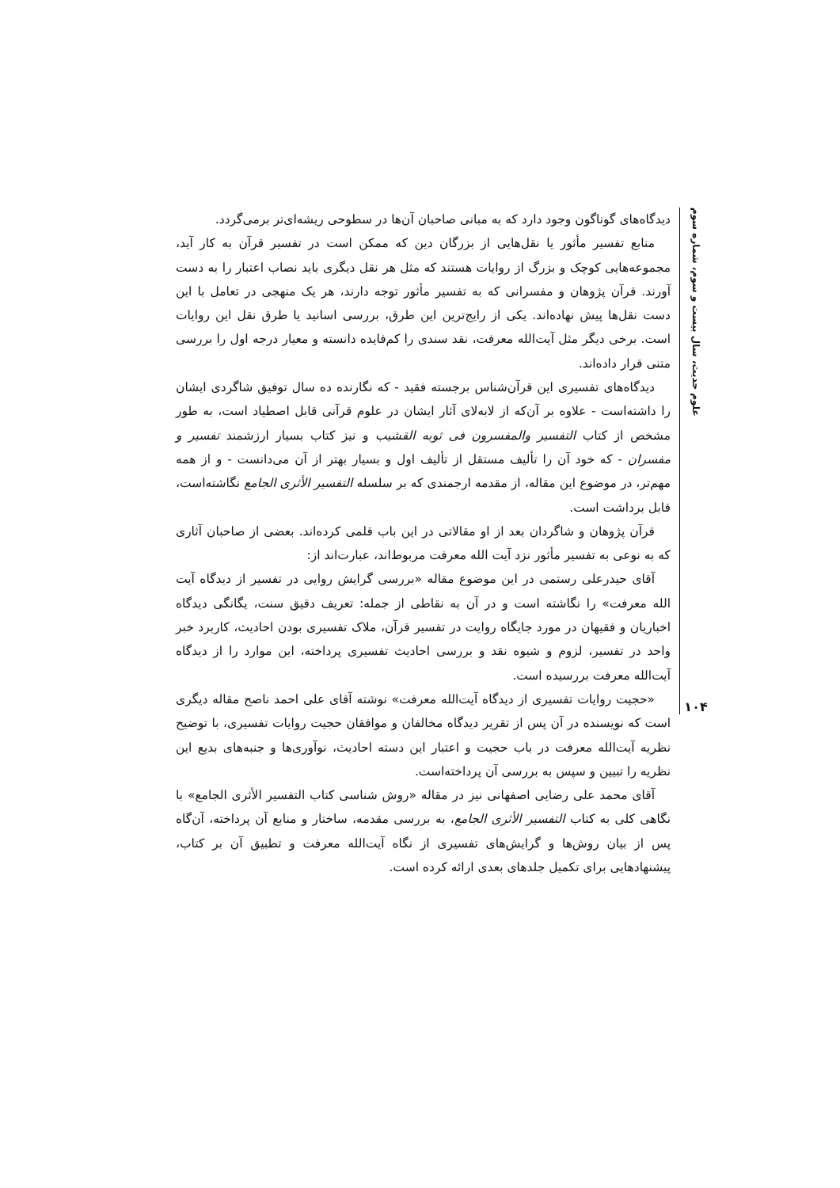علوم حدیث، سال بیست و سوم، شماره سوم
۱۰۴
دیدگاه‌های گوناگون وجود دارد که به مبانی صاحبان آن‌ها در سطوحی ریشه‌ای‌تر برمی‌گردد.
منابع تفسیر مأثور یا نقل‌هایی از بزرگان دین که ممکن است در تفسیر قرآن به کار آید، مجموعه‌هایی کوچک و بزرگ از روایات هستند که مثل هر نقل دیگری باید نصاب اعتبار را به دست آورند. قرآن پژوهان و مفسرانی که به تفسیر مأثور توجه دارند، هر یک منهجی در تعامل با این دست نقل‌ها پیش نهاده‌اند. یکی از رایج‌ترین این طرق، بررسی اسانید یا طرق نقل این روایات است. برخی دیگر مثل آیت‌الله معرفت، نقد سندی را کم‌فایده دانسته و معیار درجه اول را بررسی متنی قرار داده‌اند.
دیدگاه‌های تفسیری این قرآن‌شناس برجسته فقید - که نگارنده ده سال توفیق شاگردی ایشان را داشته‌است - علاوه بر آن‌که از لابه‌لای آثار ایشان در علوم قرآنی قابل اصطیاد است، به طور مشخص از کتاب التفسیر والمفسرون فی ثوبه القشیب و نیز کتاب بسیار ارزشمند تفسیر و مفسران - که خود آن را تألیف مستقل از تألیف اول و بسیار بهتر از آن می‌دانست - و از همه مهم‌تر، در موضوع این مقاله، از مقدمه ارجمندی که بر سلسله التفسیر الأثری الجامع نگاشته‌است، قابل برداشت است.
قرآن پژوهان و شاگردان بعد از او مقالاتی در این باب قلمی کرده‌اند. بعضی از صاحبان آثاری که به نوعی به تفسیر مأثور نزد آیت الله معرفت مربوط‌اند، عبارت‌اند از:
آقای حیدرعلی رستمی در این موضوع مقاله «بررسی گرایش روایی در تفسیر از دیدگاه آیت الله معرفت» را نگاشته است و در آن به نقاطی از جمله: تعریف دقیق سنت، یگانگی دیدگاه اخباریان و فقیهان در مورد جایگاه روایت در تفسیر قرآن، ملاک تفسیری بودن احادیث، کاربرد خبر واحد در تفسیر، لزوم و شیوه نقد و بررسی احادیث تفسیری پرداخته، این موارد را از دیدگاه آیت‌الله معرفت بررسیده است.
«حجیت روایات تفسیری از دیدگاه آیت‌الله معرفت» نوشته آقای علی احمد ناصح مقاله دیگری است که نویسنده در آن پس از تقریر دیدگاه مخالفان و موافقان حجیت روایات تفسیری، با توضیح نظریه آیت‌الله معرفت در باب حجیت و اعتبار این دسته احادیث، نوآوری‌ها و جنبه‌های بدیع این نظریه را تبیین و سپس به بررسی آن پرداخته‌است.
آقای محمد علی رضایی اصفهانی نیز در مقاله «روش شناسی کتاب التفسیر الأثری الجامع» با نگاهی کلی به کتاب التفسیر الأثری الجامع، به بررسی مقدمه، ساختار و منابع آن پرداخته، آن‌گاه پس از بیان روش‌ها و گرایش‌های تفسیری از نگاه آیت‌الله معرفت و تطبیق آن بر کتاب، پیشنهادهایی برای تکمیل جلدهای بعدی ارائه کرده است.